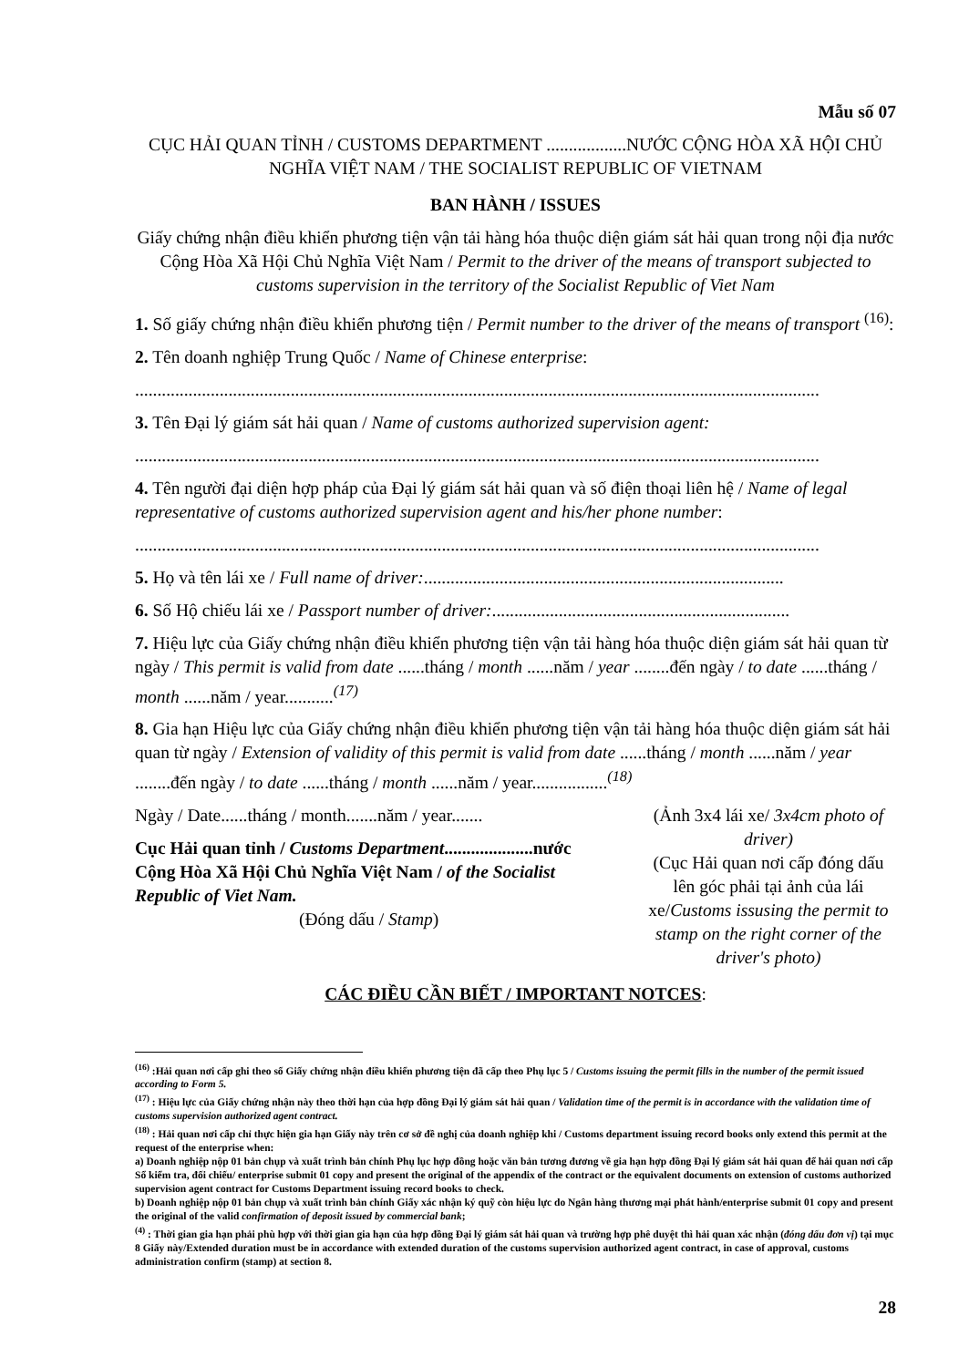Mẫu số 07
CỤC HẢI QUAN TỈNH / CUSTOMS DEPARTMENT ..................NƯỚC CỘNG HÒA XÃ HỘI CHỦ NGHĨA VIỆT NAM / THE SOCIALIST REPUBLIC OF VIETNAM
BAN HÀNH / ISSUES
Giấy chứng nhận điều khiển phương tiện vận tải hàng hóa thuộc diện giám sát hải quan trong nội địa nước Cộng Hòa Xã Hội Chủ Nghĩa Việt Nam / Permit to the driver of the means of transport subjected to customs supervision in the territory of the Socialist Republic of Viet Nam
1. Số giấy chứng nhận điều khiển phương tiện / Permit number to the driver of the means of transport <sup>(16)</sup>:
2. Tên doanh nghiệp Trung Quốc / Name of Chinese enterprise:
..........................................................................................................................................................
3. Tên Đại lý giám sát hải quan / Name of customs authorized supervision agent:
..........................................................................................................................................................
4. Tên người đại diện hợp pháp của Đại lý giám sát hải quan và số điện thoại liên hệ / Name of legal representative of customs authorized supervision agent and his/her phone number:
..........................................................................................................................................................
5. Họ và tên lái xe / Full name of driver:.................................................................................
6. Số Hộ chiếu lái xe / Passport number of driver:...................................................................
7. Hiệu lực của Giấy chứng nhận điều khiển phương tiện vận tải hàng hóa thuộc diện giám sát hải quan từ ngày / This permit is valid from date ......tháng / month ......năm / year ........đến ngày / to date ......tháng / month ......năm / year...........<sup>(17)</sup>
8. Gia hạn Hiệu lực của Giấy chứng nhận điều khiển phương tiện vận tải hàng hóa thuộc diện giám sát hải quan từ ngày / Extension of validity of this permit is valid from date ......tháng / month ......năm / year ........đến ngày / to date ......tháng / month ......năm / year.................<sup>(18)</sup>
Ngày / Date......tháng / month.......năm / year.......
Cục Hải quan tỉnh / Customs Department....................nước Cộng Hòa Xã Hội Chủ Nghĩa Việt Nam / of the Socialist Republic of Viet Nam.
(Đóng dấu / Stamp)
(Ảnh 3x4 lái xe/ 3x4cm photo of driver)
(Cục Hải quan nơi cấp đóng dấu lên góc phải tại ảnh của lái xe/Customs issusing the permit to stamp on the right corner of the driver's photo)
CÁC ĐIỀU CẦN BIẾT / IMPORTANT NOTCES:
<sup>(16)</sup> :Hải quan nơi cấp ghi theo số Giấy chứng nhận điều khiển phương tiện đã cấp theo Phụ lục 5 / Customs issuing the permit fills in the number of the permit issued according to Form 5.
<sup>(17)</sup> : Hiệu lực của Giấy chứng nhận này theo thời hạn của hợp đồng Đại lý giám sát hải quan / Validation time of the permit is in accordance with the validation time of customs supervision authorized agent contract.
<sup>(18)</sup> : Hải quan nơi cấp chỉ thực hiện gia hạn Giấy này trên cơ sở đề nghị của doanh nghiệp khi / Customs department issuing record books only extend this permit at the request of the enterprise when:
a) Doanh nghiệp nộp 01 bản chụp và xuất trình bản chính Phụ lục hợp đồng hoặc văn bản tương đương về gia hạn hợp đồng Đại lý giám sát hải quan để hải quan nơi cấp Sổ kiểm tra, đối chiếu/ enterprise submit 01 copy and present the original of the appendix of the contract or the equivalent documents on extension of customs authorized supervision agent contract for Customs Department issuing record books to check.
b) Doanh nghiệp nộp 01 bản chụp và xuất trình bản chính Giấy xác nhận ký quỹ còn hiệu lực do Ngân hàng thương mại phát hành/enterprise submit 01 copy and present the original of the valid confirmation of deposit issued by commercial bank;
<sup>(4)</sup> : Thời gian gia hạn phải phù hợp với thời gian gia hạn của hợp đồng Đại lý giám sát hải quan và trường hợp phê duyệt thì hải quan xác nhận (đóng dấu đơn vị) tại mục 8 Giấy này/Extended duration must be in accordance with extended duration of the customs supervision authorized agent contract, in case of approval, customs administration confirm (stamp) at section 8.
28